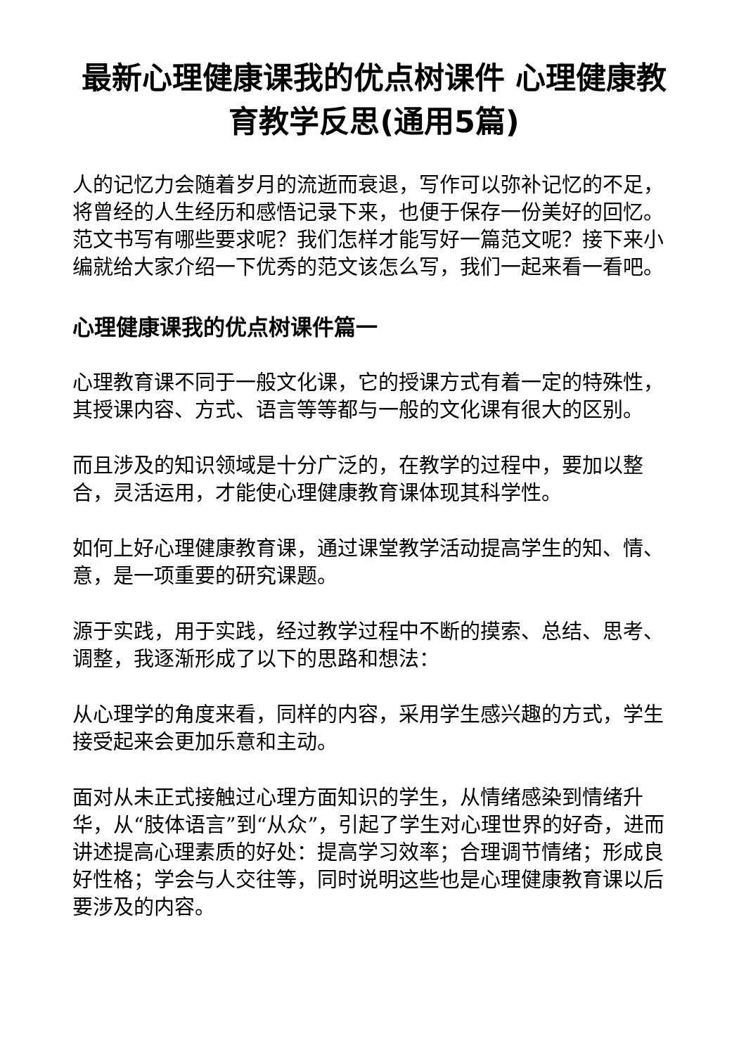最新心理健康课我的优点树课件 心理健康教育教学反思(通用5篇)
人的记忆力会随着岁月的流逝而衰退，写作可以弥补记忆的不足，将曾经的人生经历和感悟记录下来，也便于保存一份美好的回忆。范文书写有哪些要求呢？我们怎样才能写好一篇范文呢？接下来小编就给大家介绍一下优秀的范文该怎么写，我们一起来看一看吧。
心理健康课我的优点树课件篇一
心理教育课不同于一般文化课，它的授课方式有着一定的特殊性，其授课内容、方式、语言等等都与一般的文化课有很大的区别。
而且涉及的知识领域是十分广泛的，在教学的过程中，要加以整合，灵活运用，才能使心理健康教育课体现其科学性。
如何上好心理健康教育课，通过课堂教学活动提高学生的知、情、意，是一项重要的研究课题。
源于实践，用于实践，经过教学过程中不断的摸索、总结、思考、调整，我逐渐形成了以下的思路和想法：
从心理学的角度来看，同样的内容，采用学生感兴趣的方式，学生接受起来会更加乐意和主动。
面对从未正式接触过心理方面知识的学生，从情绪感染到情绪升华，从“肢体语言”到“从众”，引起了学生对心理世界的好奇，进而讲述提高心理素质的好处：提高学习效率；合理调节情绪；形成良好性格；学会与人交往等，同时说明这些也是心理健康教育课以后要涉及的内容。